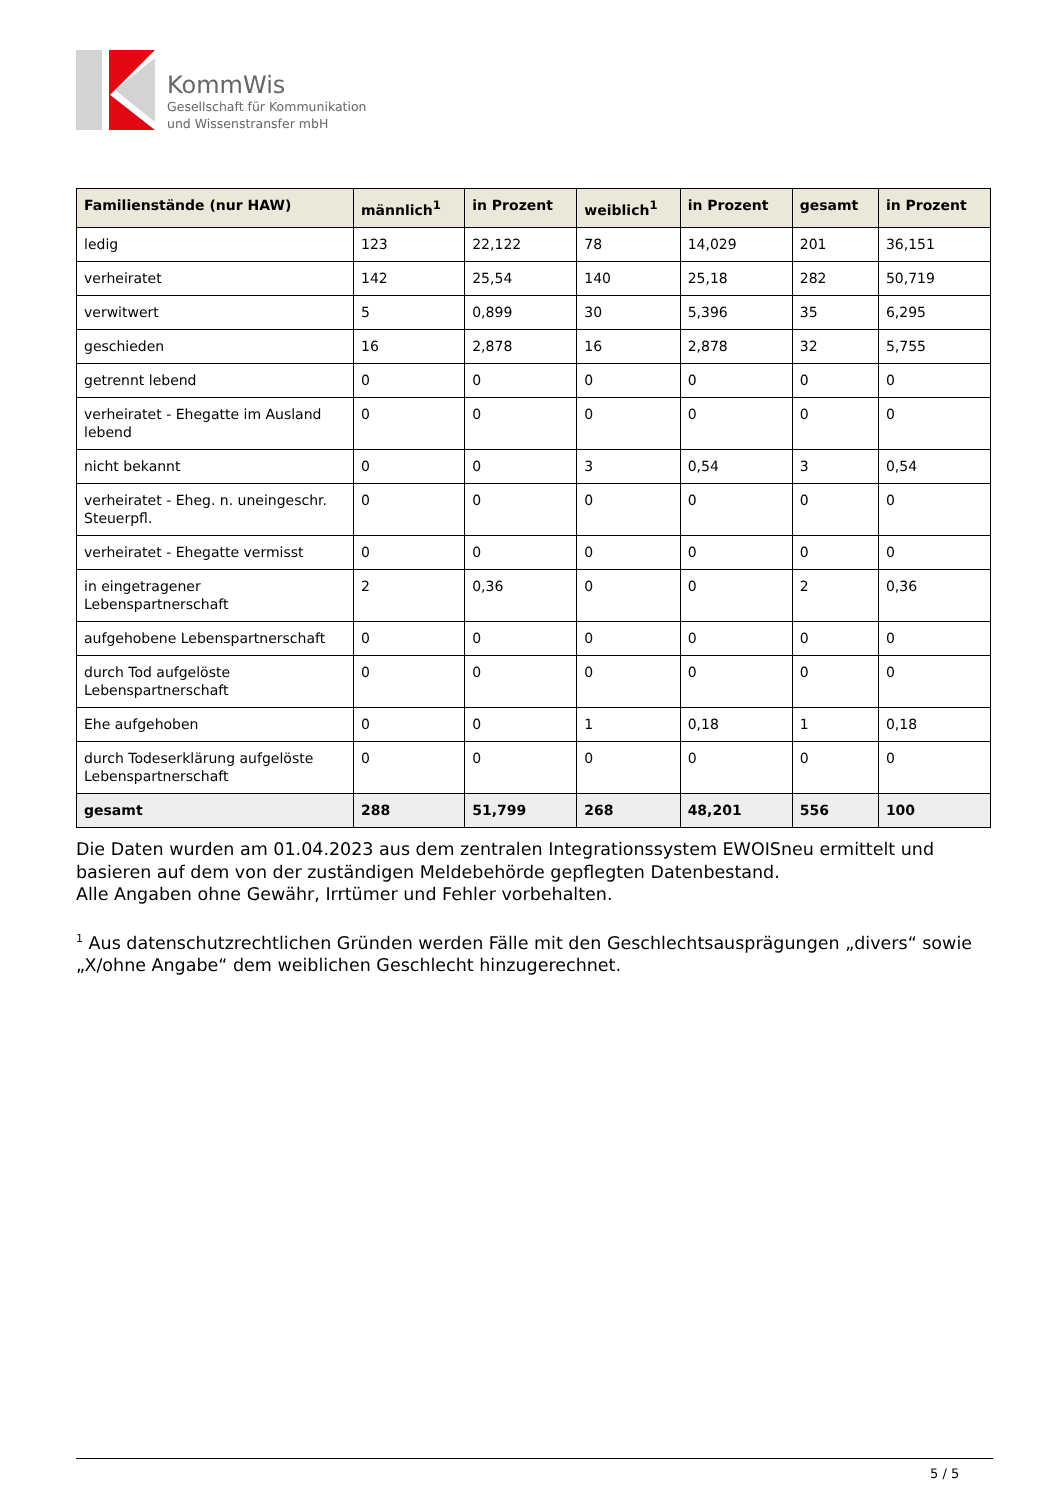KommWis
Gesellschaft für Kommunikation
und Wissenstransfer mbH
| Familienstände (nur HAW) | männlich<sup>1</sup> | in Prozent | weiblich<sup>1</sup> | in Prozent | gesamt | in Prozent |
| --- | --- | --- | --- | --- | --- | --- |
| ledig | 123 | 22,122 | 78 | 14,029 | 201 | 36,151 |
| verheiratet | 142 | 25,54 | 140 | 25,18 | 282 | 50,719 |
| verwitwert | 5 | 0,899 | 30 | 5,396 | 35 | 6,295 |
| geschieden | 16 | 2,878 | 16 | 2,878 | 32 | 5,755 |
| getrennt lebend | 0 | 0 | 0 | 0 | 0 | 0 |
| verheiratet - Ehegatte im Ausland lebend | 0 | 0 | 0 | 0 | 0 | 0 |
| nicht bekannt | 0 | 0 | 3 | 0,54 | 3 | 0,54 |
| verheiratet - Eheg. n. uneingeschr. Steuerpfl. | 0 | 0 | 0 | 0 | 0 | 0 |
| verheiratet - Ehegatte vermisst | 0 | 0 | 0 | 0 | 0 | 0 |
| in eingetragener Lebenspartnerschaft | 2 | 0,36 | 0 | 0 | 2 | 0,36 |
| aufgehobene Lebenspartnerschaft | 0 | 0 | 0 | 0 | 0 | 0 |
| durch Tod aufgelöste Lebenspartnerschaft | 0 | 0 | 0 | 0 | 0 | 0 |
| Ehe aufgehoben | 0 | 0 | 1 | 0,18 | 1 | 0,18 |
| durch Todeserklärung aufgelöste Lebenspartnerschaft | 0 | 0 | 0 | 0 | 0 | 0 |
| gesamt | 288 | 51,799 | 268 | 48,201 | 556 | 100 |
Die Daten wurden am 01.04.2023 aus dem zentralen Integrationssystem EWOISneu ermittelt und basieren auf dem von der zuständigen Meldebehörde gepflegten Datenbestand.
Alle Angaben ohne Gewähr, Irrtümer und Fehler vorbehalten.
<sup>1</sup> Aus datenschutzrechtlichen Gründen werden Fälle mit den Geschlechtsausprägungen „divers“ sowie „X/ohne Angabe“ dem weiblichen Geschlecht hinzugerechnet.
5 / 5